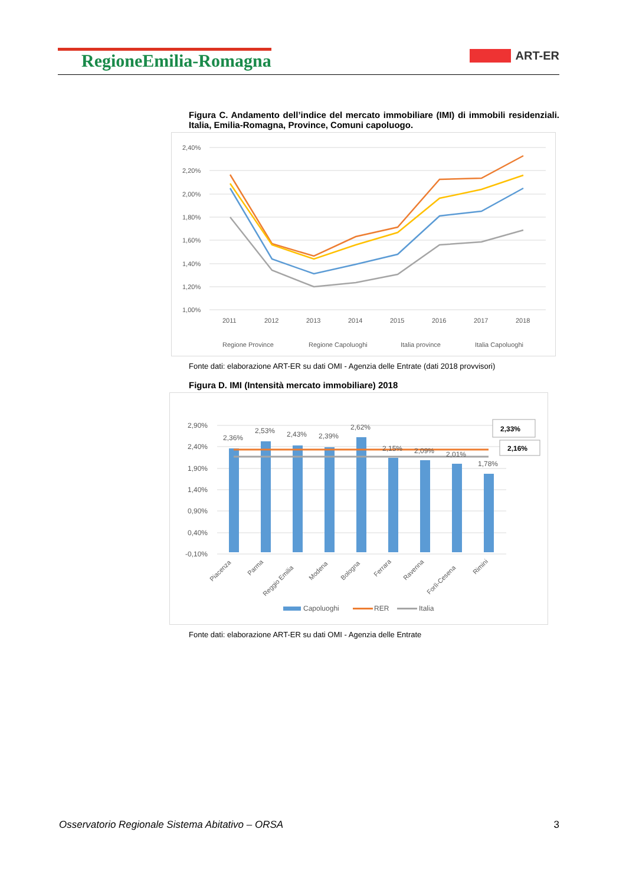RegioneEmilia-Romagna
ART-ER
Figura C. Andamento dell’indice del mercato immobiliare (IMI) di immobili residenziali. Italia, Emilia-Romagna, Province, Comuni capoluogo.
2,40%
2,20%
2,00%
1,80%
1,60%
1,40%
1,20%
1,00%
2011
2012
2013
2014
2015
2016
2017
2018
Regione Province
Regione Capoluoghi
Italia province
Italia Capoluoghi
Fonte dati: elaborazione ART-ER su dati OMI - Agenzia delle Entrate (dati 2018 provvisori)
Figura D. IMI (Intensità mercato immobiliare) 2018
2,90%
2,40%
1,90%
1,40%
0,90%
0,40%
-0,10%
2,36%
2,53%
2,43%
2,39%
2,62%
2,15%
2,09%
2,01%
1,78%
2,33%
2,16%
Piacenza
Parma
Reggio Emilia
Modena
Bologna
Ferrara
Ravenna
Forlì-Cesena
Rimini
Capoluoghi
RER
Italia
Fonte dati: elaborazione ART-ER su dati OMI - Agenzia delle Entrate
Osservatorio Regionale Sistema Abitativo – ORSA 3